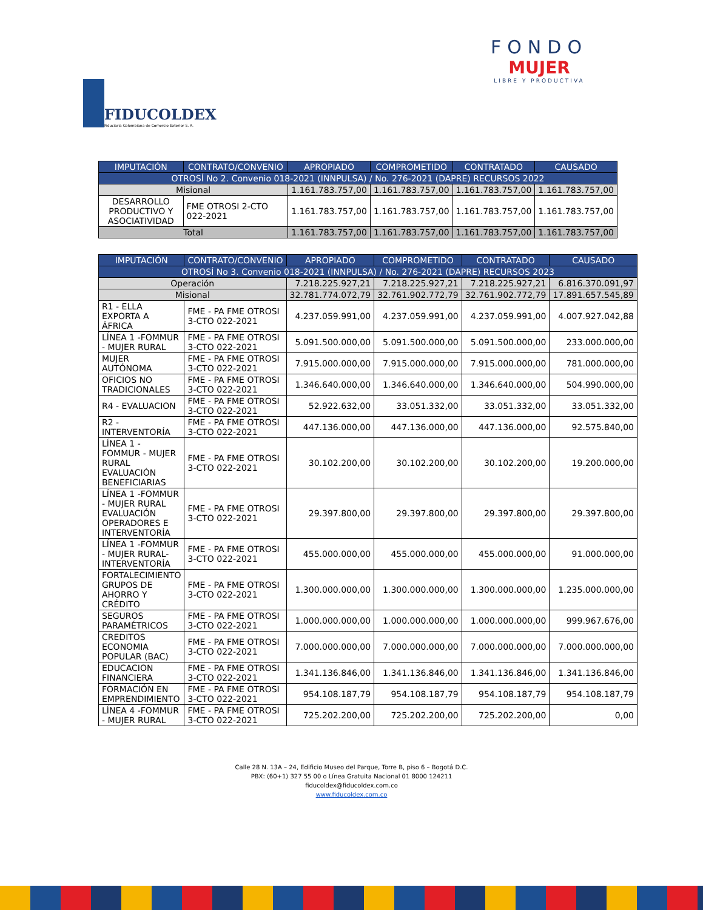FIDUCOLDEX
Fiduciaria Colombiana de Comercio Exterior S. A.
FONDO
MUJER
LIBRE Y PRODUCTIVA
| IMPUTACIÓN | CONTRATO/CONVENIO | APROPIADO | COMPROMETIDO | CONTRATADO | CAUSADO |
| --- | --- | --- | --- | --- | --- |
| OTROSÍ No 2. Convenio 018-2021 (INNPULSA) / No. 276-2021 (DAPRE) RECURSOS 2022 | | | | | |
| Misional | | 1.161.783.757,00 | 1.161.783.757,00 | 1.161.783.757,00 | 1.161.783.757,00 |
| DESARROLLO PRODUCTIVO Y ASOCIATIVIDAD | FME OTROSI 2-CTO 022-2021 | 1.161.783.757,00 | 1.161.783.757,00 | 1.161.783.757,00 | 1.161.783.757,00 |
| Total | | 1.161.783.757,00 | 1.161.783.757,00 | 1.161.783.757,00 | 1.161.783.757,00 |
| IMPUTACIÓN | CONTRATO/CONVENIO | APROPIADO | COMPROMETIDO | CONTRATADO | CAUSADO |
| --- | --- | --- | --- | --- | --- |
| OTROSÍ No 3. Convenio 018-2021 (INNPULSA) / No. 276-2021 (DAPRE) RECURSOS 2023 | | | | | |
| Operación | | 7.218.225.927,21 | 7.218.225.927,21 | 7.218.225.927,21 | 6.816.370.091,97 |
| Misional | | 32.781.774.072,79 | 32.761.902.772,79 | 32.761.902.772,79 | 17.891.657.545,89 |
| R1 - ELLA EXPORTA A ÁFRICA | FME - PA FME OTROSI 3-CTO 022-2021 | 4.237.059.991,00 | 4.237.059.991,00 | 4.237.059.991,00 | 4.007.927.042,88 |
| LÍNEA 1 -FOMMUR - MUJER RURAL | FME - PA FME OTROSI 3-CTO 022-2021 | 5.091.500.000,00 | 5.091.500.000,00 | 5.091.500.000,00 | 233.000.000,00 |
| MUJER AUTÓNOMA | FME - PA FME OTROSI 3-CTO 022-2021 | 7.915.000.000,00 | 7.915.000.000,00 | 7.915.000.000,00 | 781.000.000,00 |
| OFICIOS NO TRADICIONALES | FME - PA FME OTROSI 3-CTO 022-2021 | 1.346.640.000,00 | 1.346.640.000,00 | 1.346.640.000,00 | 504.990.000,00 |
| R4 - EVALUACION | FME - PA FME OTROSI 3-CTO 022-2021 | 52.922.632,00 | 33.051.332,00 | 33.051.332,00 | 33.051.332,00 |
| R2 - INTERVENTORÍA | FME - PA FME OTROSI 3-CTO 022-2021 | 447.136.000,00 | 447.136.000,00 | 447.136.000,00 | 92.575.840,00 |
| LÍNEA 1 - FOMMUR - MUJER RURAL EVALUACIÓN BENEFICIARIAS | FME - PA FME OTROSI 3-CTO 022-2021 | 30.102.200,00 | 30.102.200,00 | 30.102.200,00 | 19.200.000,00 |
| LÍNEA 1 -FOMMUR - MUJER RURAL EVALUACIÓN OPERADORES E INTERVENTORÍA | FME - PA FME OTROSI 3-CTO 022-2021 | 29.397.800,00 | 29.397.800,00 | 29.397.800,00 | 29.397.800,00 |
| LÍNEA 1 -FOMMUR - MUJER RURAL-INTERVENTORÍA | FME - PA FME OTROSI 3-CTO 022-2021 | 455.000.000,00 | 455.000.000,00 | 455.000.000,00 | 91.000.000,00 |
| FORTALECIMIENTO GRUPOS DE AHORRO Y CRÉDITO | FME - PA FME OTROSI 3-CTO 022-2021 | 1.300.000.000,00 | 1.300.000.000,00 | 1.300.000.000,00 | 1.235.000.000,00 |
| SEGUROS PARAMÉTRICOS | FME - PA FME OTROSI 3-CTO 022-2021 | 1.000.000.000,00 | 1.000.000.000,00 | 1.000.000.000,00 | 999.967.676,00 |
| CREDITOS ECONOMIA POPULAR (BAC) | FME - PA FME OTROSI 3-CTO 022-2021 | 7.000.000.000,00 | 7.000.000.000,00 | 7.000.000.000,00 | 7.000.000.000,00 |
| EDUCACION FINANCIERA | FME - PA FME OTROSI 3-CTO 022-2021 | 1.341.136.846,00 | 1.341.136.846,00 | 1.341.136.846,00 | 1.341.136.846,00 |
| FORMACIÓN EN EMPRENDIMIENTO | FME - PA FME OTROSI 3-CTO 022-2021 | 954.108.187,79 | 954.108.187,79 | 954.108.187,79 | 954.108.187,79 |
| LÍNEA 4 -FOMMUR - MUJER RURAL | FME - PA FME OTROSI 3-CTO 022-2021 | 725.202.200,00 | 725.202.200,00 | 725.202.200,00 | 0,00 |
Calle 28 N. 13A – 24, Edificio Museo del Parque, Torre B, piso 6 – Bogotá D.C.
PBX: (60+1) 327 55 00 o Línea Gratuita Nacional 01 8000 124211
fiducoldex@fiducoldex.com.co
www.fiducoldex.com.co